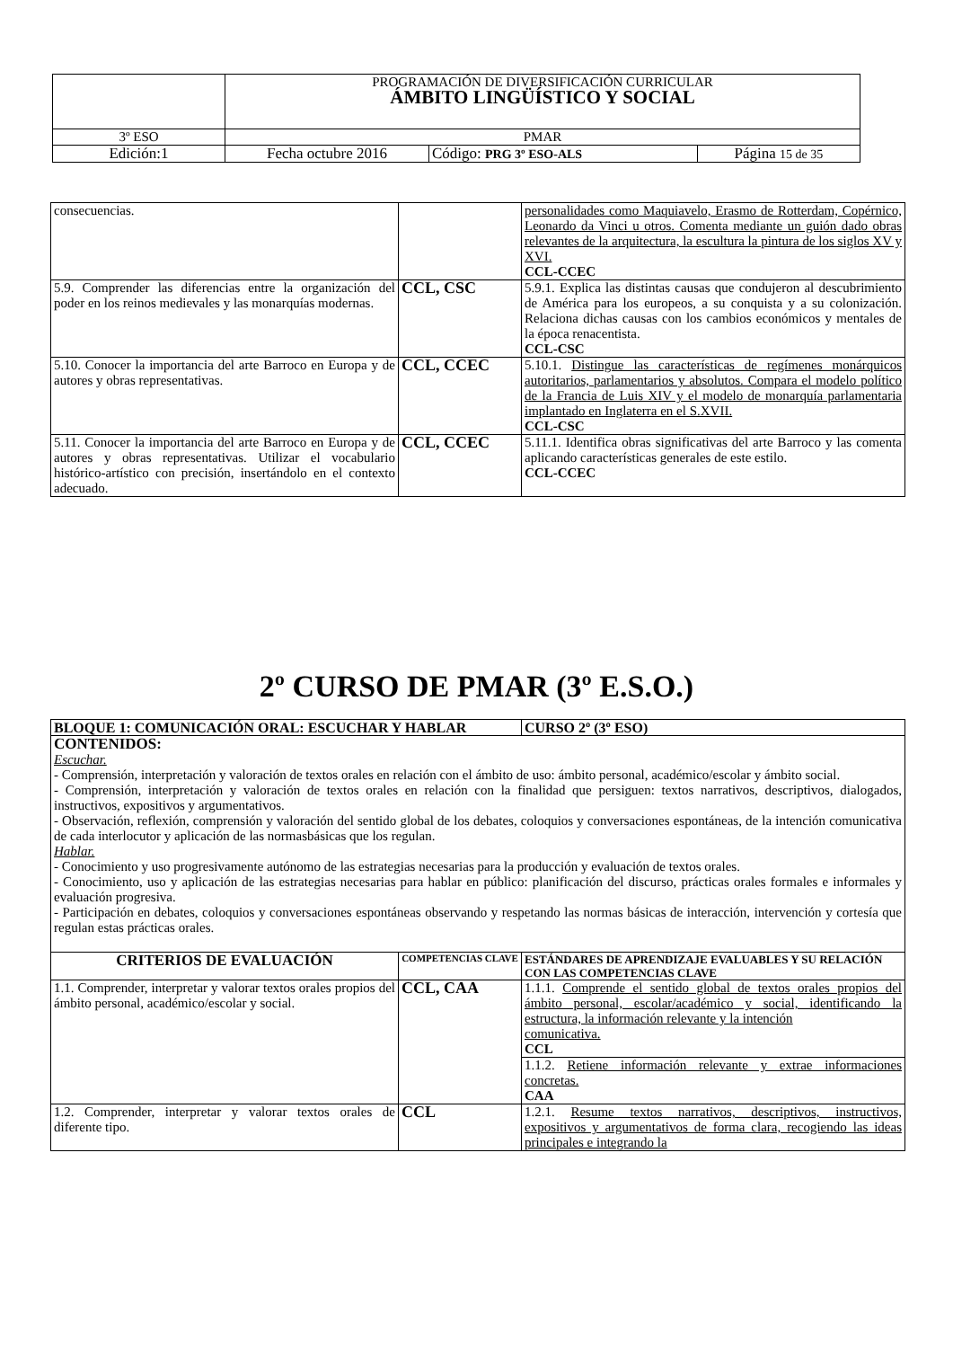| | PROGRAMACIÓN DE DIVERSIFICACIÓN CURRICULAR ÁMBITO LINGÜÍSTICO Y SOCIAL | | |
| 3º ESO | PMAR | | |
| Edición:1 | Fecha octubre 2016 | Código: PRG 3º ESO-ALS | Página 15 de 35 |
| consecuencias. | | personalidades como Maquiavelo, Erasmo de Rotterdam, Copérnico, Leonardo da Vinci u otros. Comenta mediante un guión dado obras relevantes de la arquitectura, la escultura la pintura de los siglos XV y XVI. CCL-CCEC |
| 5.9. Comprender las diferencias entre la organización del poder en los reinos medievales y las monarquías modernas. | CCL, CSC | 5.9.1. Explica las distintas causas que condujeron al descubrimiento de América para los europeos, a su conquista y a su colonización. Relaciona dichas causas con los cambios económicos y mentales de la época renacentista. CCL-CSC |
| 5.10. Conocer la importancia del arte Barroco en Europa y de autores y obras representativas. | CCL, CCEC | 5.10.1. Distingue las características de regímenes monárquicos autoritarios, parlamentarios y absolutos. Compara el modelo político de la Francia de Luis XIV y el modelo de monarquía parlamentaria implantado en Inglaterra en el S.XVII. CCL-CSC |
| 5.11. Conocer la importancia del arte Barroco en Europa y de autores y obras representativas. Utilizar el vocabulario histórico-artístico con precisión, insertándolo en el contexto adecuado. | CCL, CCEC | 5.11.1. Identifica obras significativas del arte Barroco y las comenta aplicando características generales de este estilo. CCL-CCEC |
2º CURSO DE PMAR (3º E.S.O.)
| BLOQUE 1: COMUNICACIÓN ORAL: ESCUCHAR Y HABLAR | | CURSO 2º (3º ESO) |
| CONTENIDOS: Escuchar. - Comprensión, interpretación y valoración de textos orales en relación con el ámbito de uso: ámbito personal, académico/escolar y ámbito social. - Comprensión, interpretación y valoración de textos orales en relación con la finalidad que persiguen: textos narrativos, descriptivos, dialogados, instructivos, expositivos y argumentativos. - Observación, reflexión, comprensión y valoración del sentido global de los debates, coloquios y conversaciones espontáneas, de la intención comunicativa de cada interlocutor y aplicación de las normasbásicas que los regulan. Hablar. - Conocimiento y uso progresivamente autónomo de las estrategias necesarias para la producción y evaluación de textos orales. - Conocimiento, uso y aplicación de las estrategias necesarias para hablar en público: planificación del discurso, prácticas orales formales e informales y evaluación progresiva. - Participación en debates, coloquios y conversaciones espontáneas observando y respetando las normas básicas de interacción, intervención y cortesía que regulan estas prácticas orales. | | |
| CRITERIOS DE EVALUACIÓN | COMPETENCIAS CLAVE | ESTÁNDARES DE APRENDIZAJE EVALUABLES Y SU RELACIÓN CON LAS COMPETENCIAS CLAVE |
| 1.1. Comprender, interpretar y valorar textos orales propios del ámbito personal, académico/escolar y social. | CCL, CAA | 1.1.1. Comprende el sentido global de textos orales propios del ámbito personal, escolar/académico y social, identificando la estructura, la información relevante y la intención comunicativa. CCL |
| | | 1.1.2. Retiene información relevante y extrae informaciones concretas. CAA |
| 1.2. Comprender, interpretar y valorar textos orales de diferente tipo. | CCL | 1.2.1. Resume textos narrativos, descriptivos, instructivos, expositivos y argumentativos de forma clara, recogiendo las ideas principales e integrando la |